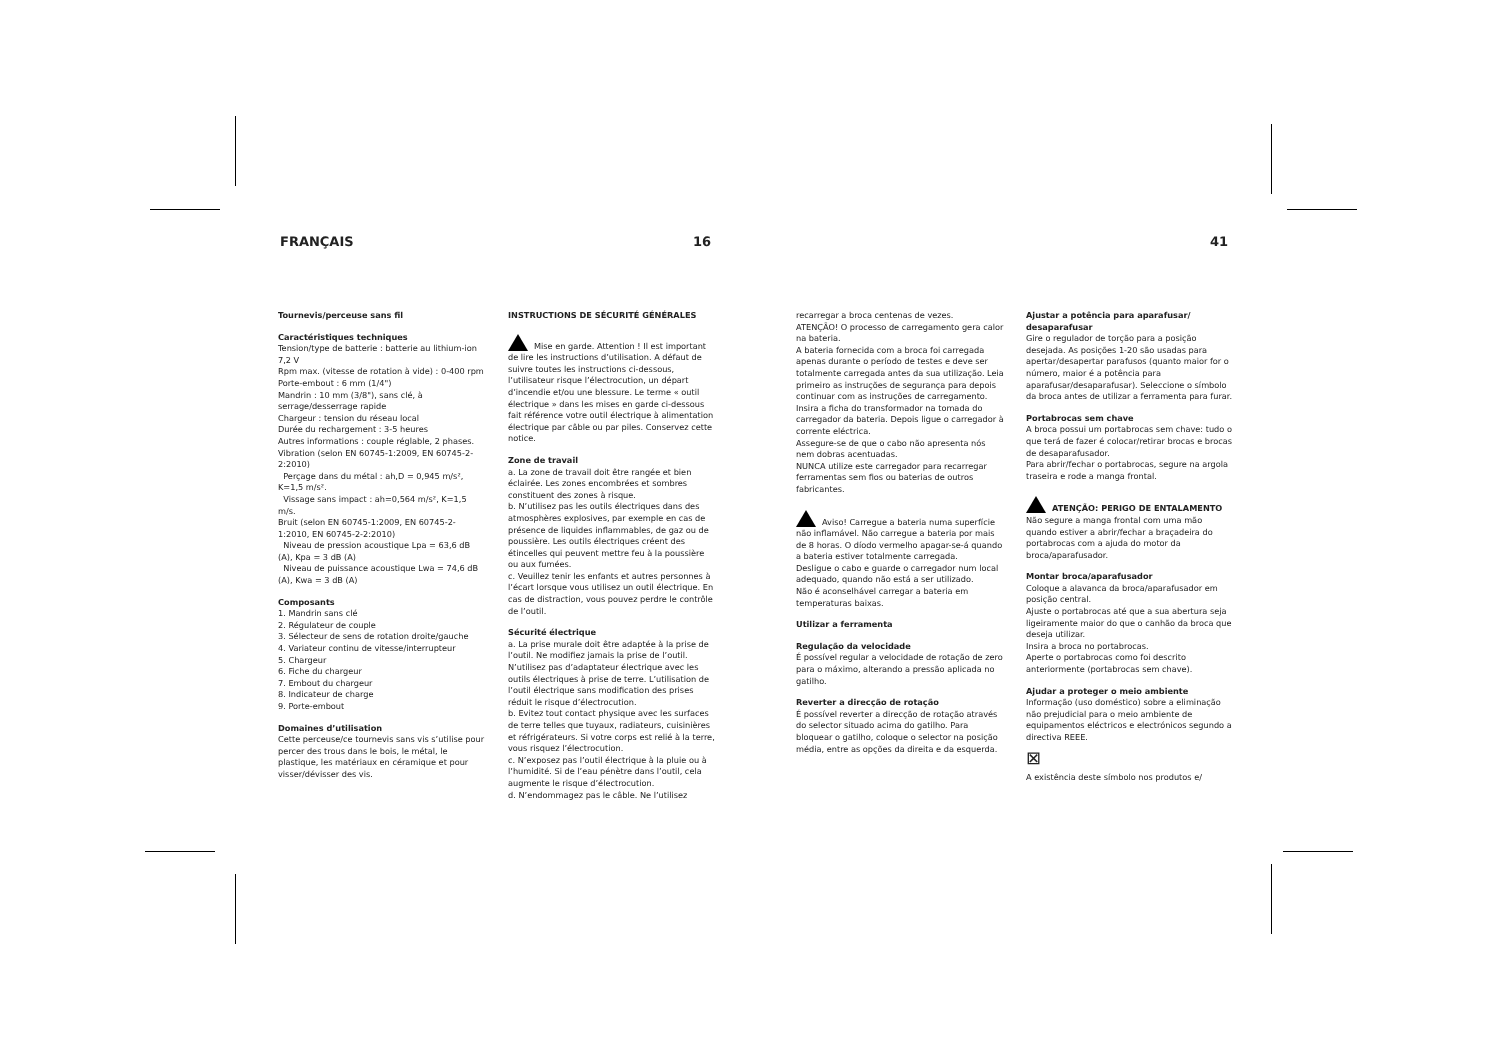FRANÇAIS 16 41
Tournevis/perceuse sans fil
Caractéristiques techniques
Tension/type de batterie : batterie au lithium-ion 7,2 V
Rpm max. (vitesse de rotation à vide) : 0-400 rpm
Porte-embout : 6 mm (1/4")
Mandrin : 10 mm (3/8"), sans clé, à serrage/desserrage rapide
Chargeur : tension du réseau local
Durée du rechargement : 3-5 heures
Autres informations : couple réglable, 2 phases.
Vibration (selon EN 60745-1:2009, EN 60745-2-2:2010)
Perçage dans du métal : ah,D = 0,945 m/s², K=1,5 m/s².
Vissage sans impact : ah=0,564 m/s², K=1,5 m/s.
Bruit (selon EN 60745-1:2009, EN 60745-2-1:2010, EN 60745-2-2:2010)
Niveau de pression acoustique Lpa = 63,6 dB (A), Kpa = 3 dB (A)
Niveau de puissance acoustique Lwa = 74,6 dB (A), Kwa = 3 dB (A)
Composants
1. Mandrin sans clé
2. Régulateur de couple
3. Sélecteur de sens de rotation droite/gauche
4. Variateur continu de vitesse/interrupteur
5. Chargeur
6. Fiche du chargeur
7. Embout du chargeur
8. Indicateur de charge
9. Porte-embout
Domaines d’utilisation
Cette perceuse/ce tournevis sans vis s’utilise pour percer des trous dans le bois, le métal, le plastique, les matériaux en céramique et pour visser/dévisser des vis.
INSTRUCTIONS DE SÉCURITÉ GÉNÉRALES
Mise en garde. Attention ! Il est important de lire les instructions d’utilisation. A défaut de suivre toutes les instructions ci-dessous, l’utilisateur risque l’électrocution, un départ d’incendie et/ou une blessure. Le terme « outil électrique » dans les mises en garde ci-dessous fait référence votre outil électrique à alimentation électrique par câble ou par piles. Conservez cette notice.
Zone de travail
a. La zone de travail doit être rangée et bien éclairée. Les zones encombrées et sombres constituent des zones à risque.
b. N’utilisez pas les outils électriques dans des atmosphères explosives, par exemple en cas de présence de liquides inflammables, de gaz ou de poussière. Les outils électriques créent des étincelles qui peuvent mettre feu à la poussière ou aux fumées.
c. Veuillez tenir les enfants et autres personnes à l’écart lorsque vous utilisez un outil électrique. En cas de distraction, vous pouvez perdre le contrôle de l’outil.
Sécurité électrique
a. La prise murale doit être adaptée à la prise de l’outil. Ne modifiez jamais la prise de l’outil. N’utilisez pas d’adaptateur électrique avec les outils électriques à prise de terre. L’utilisation de l’outil électrique sans modification des prises réduit le risque d’électrocution.
b. Evitez tout contact physique avec les surfaces de terre telles que tuyaux, radiateurs, cuisinières et réfrigérateurs. Si votre corps est relié à la terre, vous risquez l’électrocution.
c. N’exposez pas l’outil électrique à la pluie ou à l’humidité. Si de l’eau pénètre dans l’outil, cela augmente le risque d’électrocution.
d. N’endommagez pas le câble. Ne l’utilisez
recarregar a broca centenas de vezes.
ATENÇÃO! O processo de carregamento gera calor na bateria.
A bateria fornecida com a broca foi carregada apenas durante o período de testes e deve ser totalmente carregada antes da sua utilização. Leia primeiro as instruções de segurança para depois continuar com as instruções de carregamento. Insira a ficha do transformador na tomada do carregador da bateria. Depois ligue o carregador à corrente eléctrica.
Assegure-se de que o cabo não apresenta nós nem dobras acentuadas.
NUNCA utilize este carregador para recarregar ferramentas sem fios ou baterias de outros fabricantes.
Aviso! Carregue a bateria numa superfície não inflamável. Não carregue a bateria por mais de 8 horas. O díodo vermelho apagar-se-á quando a bateria estiver totalmente carregada.
Desligue o cabo e guarde o carregador num local adequado, quando não está a ser utilizado.
Não é aconselhável carregar a bateria em temperaturas baixas.
Utilizar a ferramenta
Regulação da velocidade
É possível regular a velocidade de rotação de zero para o máximo, alterando a pressão aplicada no gatilho.
Reverter a direcção de rotação
É possível reverter a direcção de rotação através do selector situado acima do gatilho. Para bloquear o gatilho, coloque o selector na posição média, entre as opções da direita e da esquerda.
Ajustar a potência para aparafusar/ desaparafusar
Gire o regulador de torção para a posição desejada. As posições 1-20 são usadas para apertar/desapertar parafusos (quanto maior for o número, maior é a potência para aparafusar/desaparafusar). Seleccione o símbolo da broca antes de utilizar a ferramenta para furar.
Portabrocas sem chave
A broca possui um portabrocas sem chave: tudo o que terá de fazer é colocar/retirar brocas e brocas de desaparafusador.
Para abrir/fechar o portabrocas, segure na argola traseira e rode a manga frontal.
ATENÇÃO: PERIGO DE ENTALAMENTO
Não segure a manga frontal com uma mão quando estiver a abrir/fechar a braçadeira do portabrocas com a ajuda do motor da broca/aparafusador.
Montar broca/aparafusador
Coloque a alavanca da broca/aparafusador em posição central.
Ajuste o portabrocas até que a sua abertura seja ligeiramente maior do que o canhão da broca que deseja utilizar.
Insira a broca no portabrocas.
Aperte o portabrocas como foi descrito anteriormente (portabrocas sem chave).
Ajudar a proteger o meio ambiente
Informação (uso doméstico) sobre a eliminação não prejudicial para o meio ambiente de equipamentos eléctricos e electrónicos segundo a directiva REEE.
⊠
A existência deste símbolo nos produtos e/